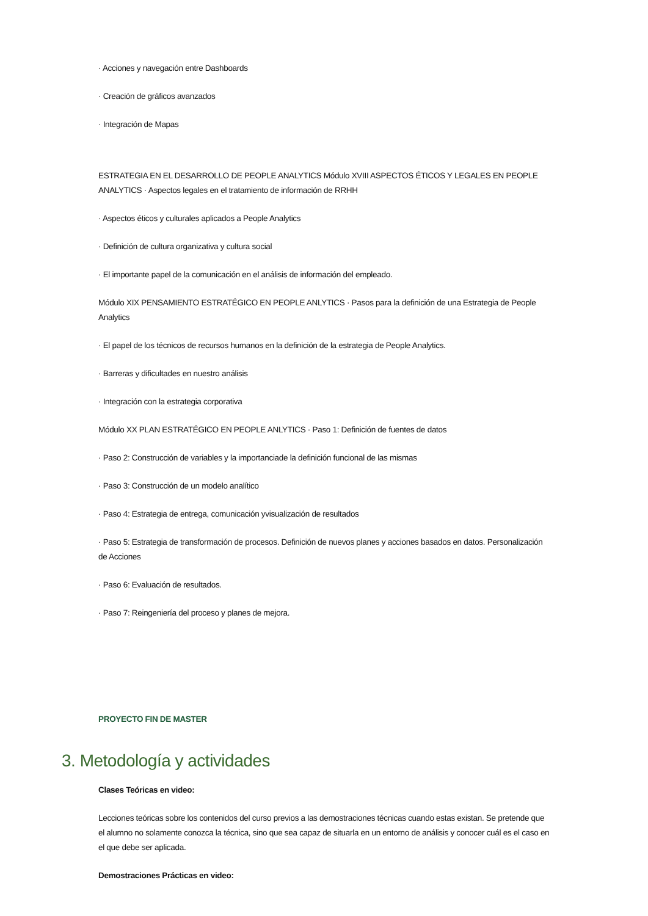· Acciones y navegación entre Dashboards
· Creación de gráficos avanzados
· Integración de Mapas
ESTRATEGIA EN EL DESARROLLO DE PEOPLE ANALYTICS Módulo XVIII ASPECTOS ÉTICOS Y LEGALES EN PEOPLE ANALYTICS · Aspectos legales en el tratamiento de información de RRHH
· Aspectos éticos y culturales aplicados a People Analytics
· Definición de cultura organizativa y cultura social
· El importante papel de la comunicación en el análisis de información del empleado.
Módulo XIX PENSAMIENTO ESTRATÉGICO EN PEOPLE ANLYTICS · Pasos para la definición de una Estrategia de People Analytics
· El papel de los técnicos de recursos humanos en la definición de la estrategia de People Analytics.
· Barreras y dificultades en nuestro análisis
· Integración con la estrategia corporativa
Módulo XX PLAN ESTRATÉGICO EN PEOPLE ANLYTICS · Paso 1: Definición de fuentes de datos
· Paso 2: Construcción de variables y la importanciade la definición funcional de las mismas
· Paso 3: Construcción de un modelo analítico
· Paso 4: Estrategia de entrega, comunicación yvisualización de resultados
· Paso 5: Estrategia de transformación de procesos. Definición de nuevos planes y acciones basados en datos. Personalización de Acciones
· Paso 6: Evaluación de resultados.
· Paso 7: Reingeniería del proceso y planes de mejora.
PROYECTO FIN DE MASTER
3. Metodología y actividades
Clases Teóricas en video:
Lecciones teóricas sobre los contenidos del curso previos a las demostraciones técnicas cuando estas existan. Se pretende que el alumno no solamente conozca la técnica, sino que sea capaz de situarla en un entorno de análisis y conocer cuál es el caso en el que debe ser aplicada.
Demostraciones Prácticas en video: